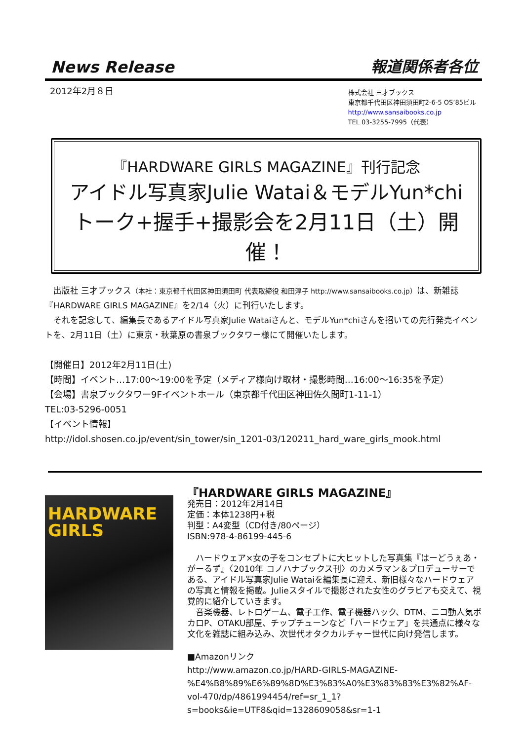News Release 報道関係者各位
2012年2月８日
株式会社 三才ブックス
東京都千代田区神田須田町2-6-5 OS’85ビル
http://www.sansaibooks.co.jp
TEL 03-3255-7995（代表）
『HARDWARE GIRLS MAGAZINE』刊行記念
アイドル写真家Julie Watai＆モデルYun*chi
トーク+握手+撮影会を2月11日（土）開催！
　出版社 三才ブックス（本社：東京都千代田区神田須田町 代表取締役 和田淳子 http://www.sansaibooks.co.jp）は、新雑誌『HARDWARE GIRLS MAGAZINE』を2/14（火）に刊行いたします。
　それを記念して、編集長であるアイドル写真家Julie Wataiさんと、モデルYun*chiさんを招いての先行発売イベントを、2月11日（土）に東京・秋葉原の書泉ブックタワー様にて開催いたします。
【開催日】2012年2月11日(土)
【時間】イベント…17:00～19:00を予定（メディア様向け取材・撮影時間…16:00～16:35を予定）
【会場】書泉ブックタワー9Fイベントホール（東京都千代田区神田佐久間町1-11-1）
TEL:03-5296-0051
【イベント情報】
http://idol.shosen.co.jp/event/sin_tower/sin_1201-03/120211_hard_ware_girls_mook.html
HARDWARE
GIRLS
『HARDWARE GIRLS MAGAZINE』
発売日：2012年2月14日
定価：本体1238円+税
判型：A4変型（CD付き/80ページ）
ISBN:978-4-86199-445-6
　ハードウェア×女の子をコンセプトに大ヒットした写真集『はーどうぇあ・がーるず』〈2010年 コノハナブックス刊〉のカメラマン＆プロデューサーである、アイドル写真家Julie Wataiを編集長に迎え、新旧様々なハードウェアの写真と情報を掲載。Julieスタイルで撮影された女性のグラビアも交えて、視覚的に紹介していきます。
　音楽機器、レトロゲーム、電子工作、電子機器ハック、DTM、ニコ動人気ボカロP、OTAKU部屋、チップチューンなど「ハードウェア」を共通点に様々な文化を雑誌に組み込み、次世代オタクカルチャー世代に向け発信します。
■Amazonリンク
http://www.amazon.co.jp/HARD-GIRLS-MAGAZINE-%E4%B8%89%E6%89%8D%E3%83%A0%E3%83%83%E3%82%AF-vol-470/dp/4861994454/ref=sr_1_1?s=books&ie=UTF8&qid=1328609058&sr=1-1